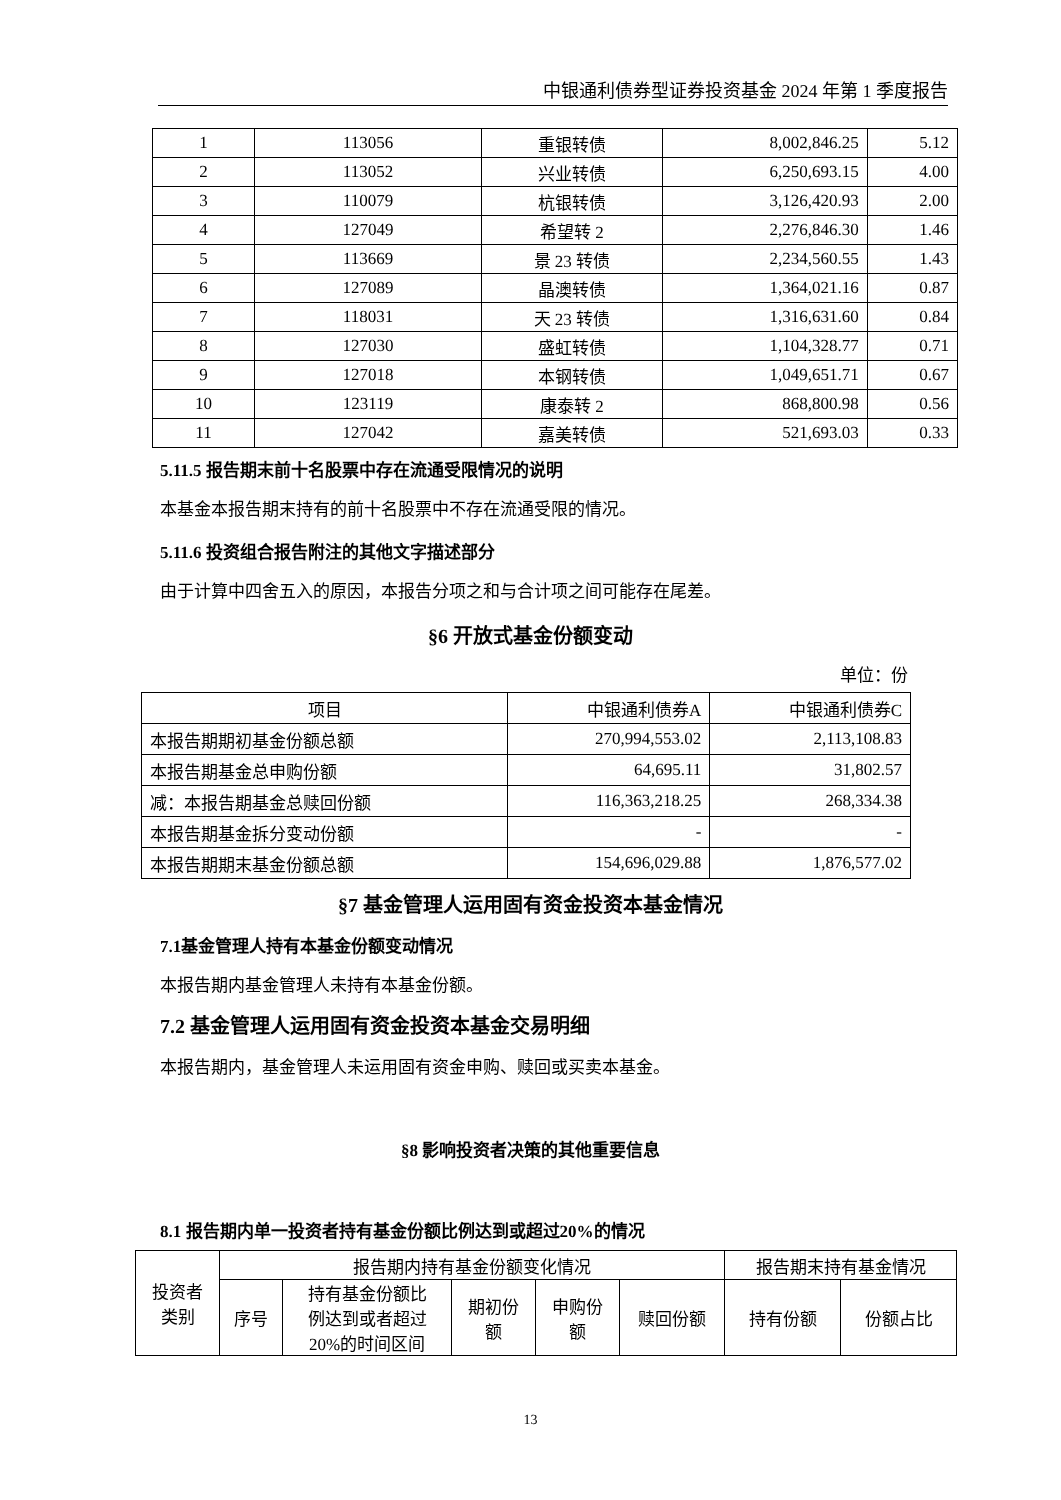中银通利债券型证券投资基金 2024 年第 1 季度报告
| 1 | 113056 | 重银转债 | 8,002,846.25 | 5.12 |
| 2 | 113052 | 兴业转债 | 6,250,693.15 | 4.00 |
| 3 | 110079 | 杭银转债 | 3,126,420.93 | 2.00 |
| 4 | 127049 | 希望转 2 | 2,276,846.30 | 1.46 |
| 5 | 113669 | 景 23 转债 | 2,234,560.55 | 1.43 |
| 6 | 127089 | 晶澳转债 | 1,364,021.16 | 0.87 |
| 7 | 118031 | 天 23 转债 | 1,316,631.60 | 0.84 |
| 8 | 127030 | 盛虹转债 | 1,104,328.77 | 0.71 |
| 9 | 127018 | 本钢转债 | 1,049,651.71 | 0.67 |
| 10 | 123119 | 康泰转 2 | 868,800.98 | 0.56 |
| 11 | 127042 | 嘉美转债 | 521,693.03 | 0.33 |
5.11.5 报告期末前十名股票中存在流通受限情况的说明
本基金本报告期末持有的前十名股票中不存在流通受限的情况。
5.11.6 投资组合报告附注的其他文字描述部分
由于计算中四舍五入的原因，本报告分项之和与合计项之间可能存在尾差。
§6 开放式基金份额变动
单位：份
| 项目 | 中银通利债券A | 中银通利债券C |
| 本报告期期初基金份额总额 | 270,994,553.02 | 2,113,108.83 |
| 本报告期基金总申购份额 | 64,695.11 | 31,802.57 |
| 减：本报告期基金总赎回份额 | 116,363,218.25 | 268,334.38 |
| 本报告期基金拆分变动份额 | - | - |
| 本报告期期末基金份额总额 | 154,696,029.88 | 1,876,577.02 |
§7 基金管理人运用固有资金投资本基金情况
7.1基金管理人持有本基金份额变动情况
本报告期内基金管理人未持有本基金份额。
7.2 基金管理人运用固有资金投资本基金交易明细
本报告期内，基金管理人未运用固有资金申购、赎回或买卖本基金。
§8 影响投资者决策的其他重要信息
8.1 报告期内单一投资者持有基金份额比例达到或超过20%的情况
| 投资者 类别 | 报告期内持有基金份额变化情况 | | | | | 报告期末持有基金情况 | |
| | 序号 | 持有基金份额比 例达到或者超过 20%的时间区间 | 期初份 额 | 申购份 额 | 赎回份额 | 持有份额 | 份额占比 |
13